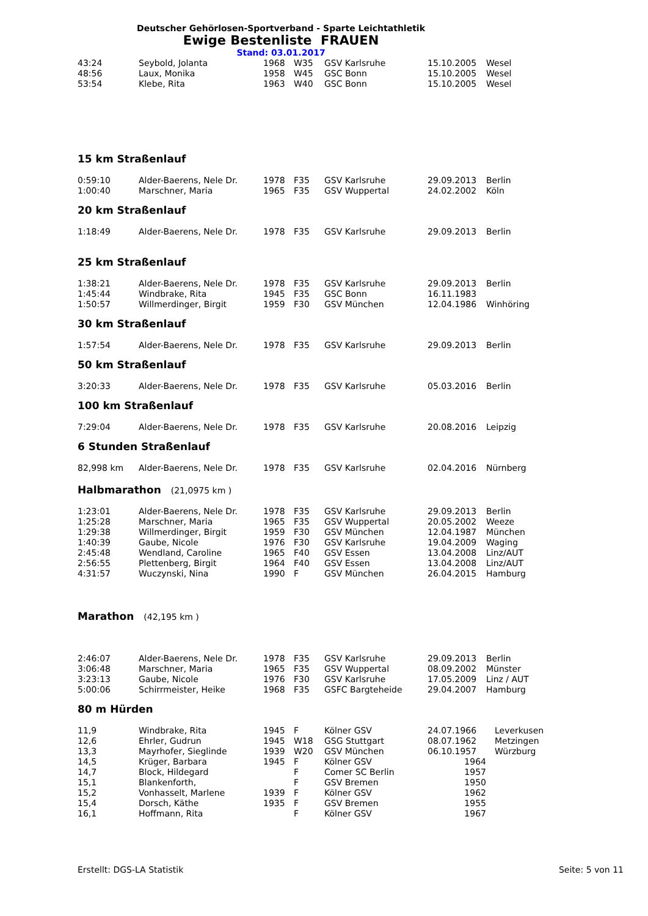Deutscher Gehörlosen-Sportverband - Sparte Leichtathletik
Ewige Bestenliste FRAUEN
Stand: 03.01.2017
| 43:24 | Seybold, Jolanta | 1968 | W35 | GSV Karlsruhe | 15.10.2005 | Wesel |
| 48:56 | Laux, Monika | 1958 | W45 | GSC Bonn | 15.10.2005 | Wesel |
| 53:54 | Klebe, Rita | 1963 | W40 | GSC Bonn | 15.10.2005 | Wesel |
15 km Straßenlauf
| 0:59:10 | Alder-Baerens, Nele Dr. | 1978 | F35 | GSV Karlsruhe | 29.09.2013 | Berlin |
| 1:00:40 | Marschner, Maria | 1965 | F35 | GSV Wuppertal | 24.02.2002 | Köln |
20 km Straßenlauf
| 1:18:49 | Alder-Baerens, Nele Dr. | 1978 | F35 | GSV Karlsruhe | 29.09.2013 | Berlin |
25 km Straßenlauf
| 1:38:21 | Alder-Baerens, Nele Dr. | 1978 | F35 | GSV Karlsruhe | 29.09.2013 | Berlin |
| 1:45:44 | Windbrake, Rita | 1945 | F35 | GSC Bonn | 16.11.1983 | |
| 1:50:57 | Willmerdinger, Birgit | 1959 | F30 | GSV München | 12.04.1986 | Winhöring |
30 km Straßenlauf
| 1:57:54 | Alder-Baerens, Nele Dr. | 1978 | F35 | GSV Karlsruhe | 29.09.2013 | Berlin |
50 km Straßenlauf
| 3:20:33 | Alder-Baerens, Nele Dr. | 1978 | F35 | GSV Karlsruhe | 05.03.2016 | Berlin |
100 km Straßenlauf
| 7:29:04 | Alder-Baerens, Nele Dr. | 1978 | F35 | GSV Karlsruhe | 20.08.2016 | Leipzig |
6 Stunden Straßenlauf
| 82,998 km | Alder-Baerens, Nele Dr. | 1978 | F35 | GSV Karlsruhe | 02.04.2016 | Nürnberg |
Halbmarathon (21,0975 km )
| 1:23:01 | Alder-Baerens, Nele Dr. | 1978 | F35 | GSV Karlsruhe | 29.09.2013 | Berlin |
| 1:25:28 | Marschner, Maria | 1965 | F35 | GSV Wuppertal | 20.05.2002 | Weeze |
| 1:29:38 | Willmerdinger, Birgit | 1959 | F30 | GSV München | 12.04.1987 | München |
| 1:40:39 | Gaube, Nicole | 1976 | F30 | GSV Karlsruhe | 19.04.2009 | Waging |
| 2:45:48 | Wendland, Caroline | 1965 | F40 | GSV Essen | 13.04.2008 | Linz/AUT |
| 2:56:55 | Plettenberg, Birgit | 1964 | F40 | GSV Essen | 13.04.2008 | Linz/AUT |
| 4:31:57 | Wuczynski, Nina | 1990 | F | GSV München | 26.04.2015 | Hamburg |
Marathon (42,195 km )
| 2:46:07 | Alder-Baerens, Nele Dr. | 1978 | F35 | GSV Karlsruhe | 29.09.2013 | Berlin |
| 3:06:48 | Marschner, Maria | 1965 | F35 | GSV Wuppertal | 08.09.2002 | Münster |
| 3:23:13 | Gaube, Nicole | 1976 | F30 | GSV Karlsruhe | 17.05.2009 | Linz / AUT |
| 5:00:06 | Schirrmeister, Heike | 1968 | F35 | GSFC Bargteheide | 29.04.2007 | Hamburg |
80 m Hürden
| 11,9 | Windbrake, Rita | 1945 | F | Kölner GSV | 24.07.1966 | Leverkusen |
| 12,6 | Ehrler, Gudrun | 1945 | W18 | GSG Stuttgart | 08.07.1962 | Metzingen |
| 13,3 | Mayrhofer, Sieglinde | 1939 | W20 | GSV München | 06.10.1957 | Würzburg |
| 14,5 | Krüger, Barbara | 1945 | F | Kölner GSV | 1964 | |
| 14,7 | Block, Hildegard | | F | Comer SC Berlin | 1957 | |
| 15,1 | Blankenforth, | | F | GSV Bremen | 1950 | |
| 15,2 | Vonhasselt, Marlene | 1939 | F | Kölner GSV | 1962 | |
| 15,4 | Dorsch, Käthe | 1935 | F | GSV Bremen | 1955 | |
| 16,1 | Hoffmann, Rita | | F | Kölner GSV | 1967 | |
Erstellt: DGS-LA Statistik Seite: 5 von 11